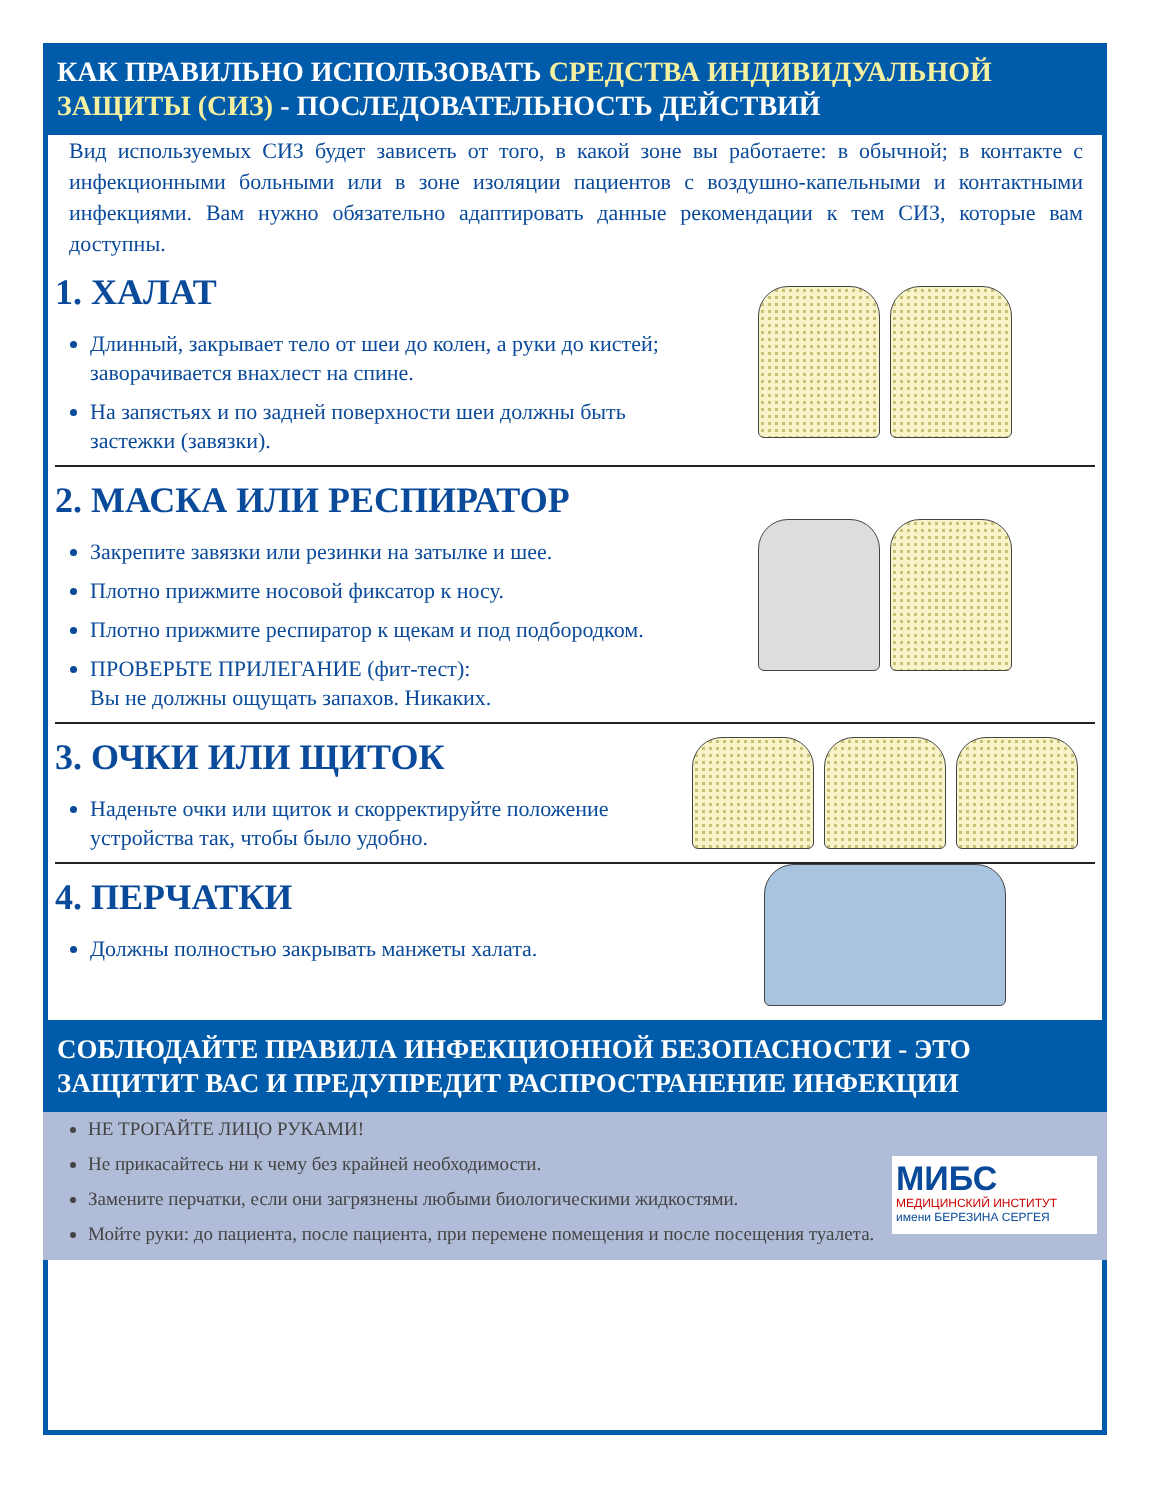КАК ПРАВИЛЬНО ИСПОЛЬЗОВАТЬ СРЕДСТВА ИНДИВИДУАЛЬНОЙ ЗАЩИТЫ (СИЗ) - ПОСЛЕДОВАТЕЛЬНОСТЬ ДЕЙСТВИЙ
Вид используемых СИЗ будет зависеть от того, в какой зоне вы работаете: в обычной; в контакте с инфекционными больными или в зоне изоляции пациентов с воздушно-капельными и контактными инфекциями. Вам нужно обязательно адаптировать данные рекомендации к тем СИЗ, которые вам доступны.
1. ХАЛАТ
Длинный, закрывает тело от шеи до колен, а руки до кистей; заворачивается внахлест на спине.
На запястьях и по задней поверхности шеи должны быть застежки (завязки).
2. МАСКА ИЛИ РЕСПИРАТОР
Закрепите завязки или резинки на затылке и шее.
Плотно прижмите носовой фиксатор к носу.
Плотно прижмите респиратор к щекам и под подбородком.
ПРОВЕРЬТЕ ПРИЛЕГАНИЕ (фит-тест):
Вы не должны ощущать запахов. Никаких.
3. ОЧКИ ИЛИ ЩИТОК
Наденьте очки или щиток и скорректируйте положение устройства так, чтобы было удобно.
4. ПЕРЧАТКИ
Должны полностью закрывать манжеты халата.
СОБЛЮДАЙТЕ ПРАВИЛА ИНФЕКЦИОННОЙ БЕЗОПАСНОСТИ - ЭТО ЗАЩИТИТ ВАС И ПРЕДУПРЕДИТ РАСПРОСТРАНЕНИЕ ИНФЕКЦИИ
НЕ ТРОГАЙТЕ ЛИЦО РУКАМИ!
Не прикасайтесь ни к чему без крайней необходимости.
Замените перчатки, если они загрязнены любыми биологическими жидкостями.
Мойте руки: до пациента, после пациента, при перемене помещения и после посещения туалета.
МИБС
МЕДИЦИНСКИЙ ИНСТИТУТ
имени БЕРЕЗИНА СЕРГЕЯ